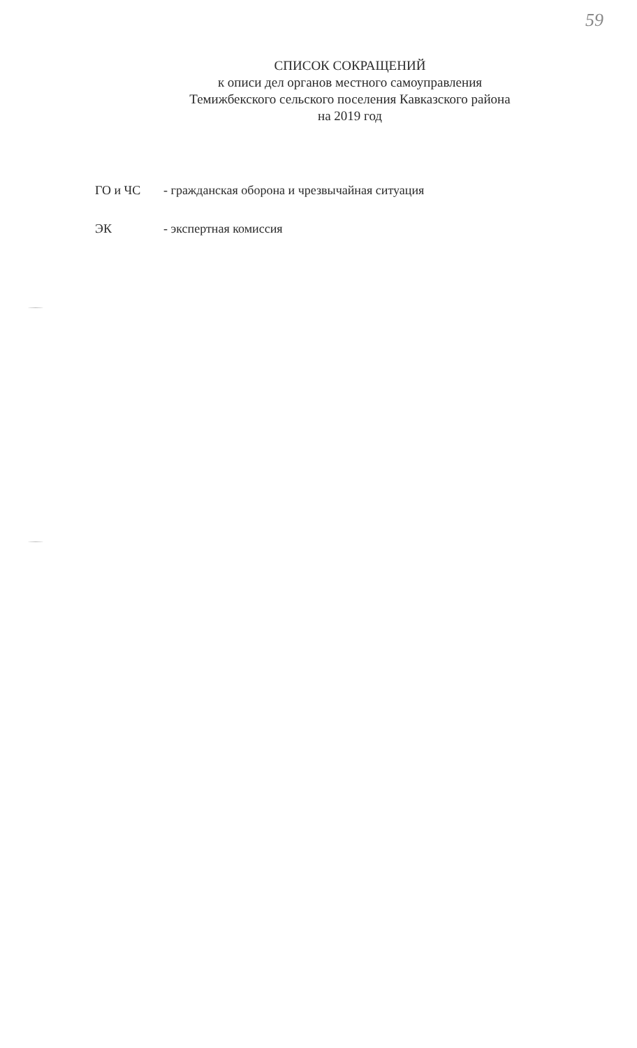59
СПИСОК СОКРАЩЕНИЙ
к описи дел органов местного самоуправления
Темижбекского сельского поселения Кавказского района
на 2019 год
ГО и ЧС - гражданская оборона и чрезвычайная ситуация
ЭК - экспертная комиссия